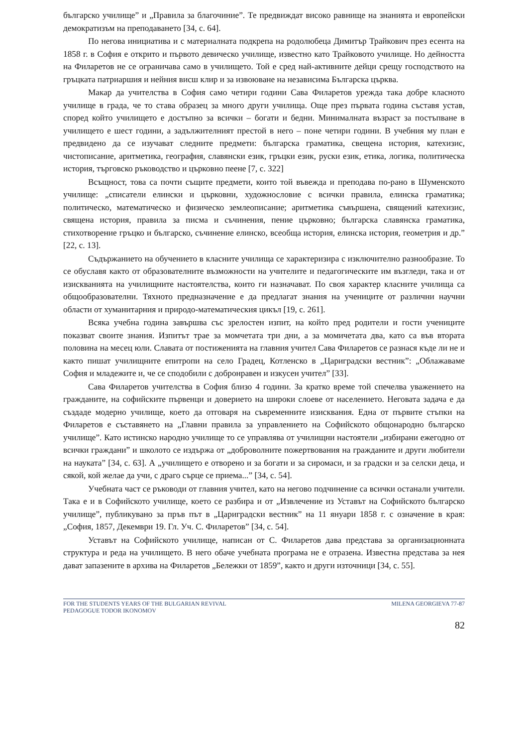българско училище” и „Правила за благочиние”. Те предвиждат високо равнище на знанията и европейски демократизъм на преподаването [34, с. 64].
По негова инициатива и с материалната подкрепа на родолюбеца Димитър Трайкович през есента на 1858 г. в София е открито и първото девическо училище, известно като Трайковото училище. Но дейността на Филаретов не се ограничава само в училището. Той е сред най-активните дейци срещу господството на гръцката патриаршия и нейния висш клир и за извоюване на независима Българска църква.
Макар да учителства в София само четири години Сава Филаретов урежда така добре класното училище в града, че то става образец за много други училища. Още през първата година съставя устав, според който училището е достъпно за всички – богати и бедни. Минималната възраст за постъпване в училището е шест години, а задължителният престой в него – поне четири години. В учебния му план е предвидено да се изучават следните предмети: българска граматика, свещена история, катехизис, чистописание, аритметика, география, славянски език, гръцки език, руски език, етика, логика, политическа история, търговско ръководство и църковно пеене [7, с. 322]
Всъщност, това са почти същите предмети, които той въвежда и преподава по-рано в Шуменското училище: „списатели елински и църковни, художнословие с всички правила, елинска граматика; политическо, математическо и физическо землеописание; аритметика съвършена, священий катехизис, священа история, правила за писма и съчинения, пение църковно; българска славянска граматика, стихотворение гръцко и българско, съчинение елинско, всеобща история, елинска история, геометрия и др.” [22, с. 13].
Съдържанието на обучението в класните училища се характеризира с изключително разнообразие. То се обуславя както от образователните възможности на учителите и педагогическите им възгледи, така и от изискванията на училищните настоятелства, които ги назначават. По своя характер класните училища са общообразователни. Тяхното предназначение е да предлагат знания на учениците от различни научни области от хуманитарния и природо-математическия цикъл [19, с. 261].
Всяка учебна година завършва със зрелостен изпит, на който пред родители и гости учениците показват своите знания. Изпитът трае за момчетата три дни, а за момичетата два, като са във втората половина на месец юли. Славата от постиженията на главния учител Сава Филаретов се разнася къде ли не и както пишат училищните епитропи на село Градец, Котленско в „Цариградски вестник”: „Облажаваме София и младежите и, че се сподобили с добронравен и изкусен учител” [33].
Сава Филаретов учителства в София близо 4 години. За кратко време той спечелва уважението на гражданите, на софийските първенци и доверието на широки слоеве от населението. Неговата задача е да създаде модерно училище, което да отговаря на съвременните изисквания. Една от първите стъпки на Филаретов е съставянето на „Главни правила за управлението на Софийското общонародно българско училище”. Като истинско народно училище то се управлява от училищни настоятели „избирани ежегодно от всички граждани” и школото се издържа от „доброволните пожертвования на гражданите и други любители на науката” [34, с. 63]. А „училището е отворено и за богати и за сиромаси, и за градски и за селски деца, и сякой, кой желае да учи, с драго сърце се приема...” [34, с. 54].
Учебната част се ръководи от главния учител, като на негово подчинение са всички останали учители. Така е и в Софийското училище, което се разбира и от „Извлечение из Уставът на Софийското българско училище”, публикувано за пръв път в „Цариградски вестник” на 11 януари 1858 г. с означение в края: „София, 1857, Декември 19. Гл. Уч. С. Филаретов” [34, с. 54].
Уставът на Софийското училище, написан от С. Филаретов дава представа за организационната структура и реда на училището. В него обаче учебната програма не е отразена. Известна представа за нея дават запазените в архива на Филаретов „Бележки от 1859”, както и други източници [34, с. 55].
FOR THE STUDENTS YEARS OF THE BULGARIAN REVIVAL
PEDAGOGUE TODOR IKONOMOV
MILENA GEORGIEVA 77-87
82